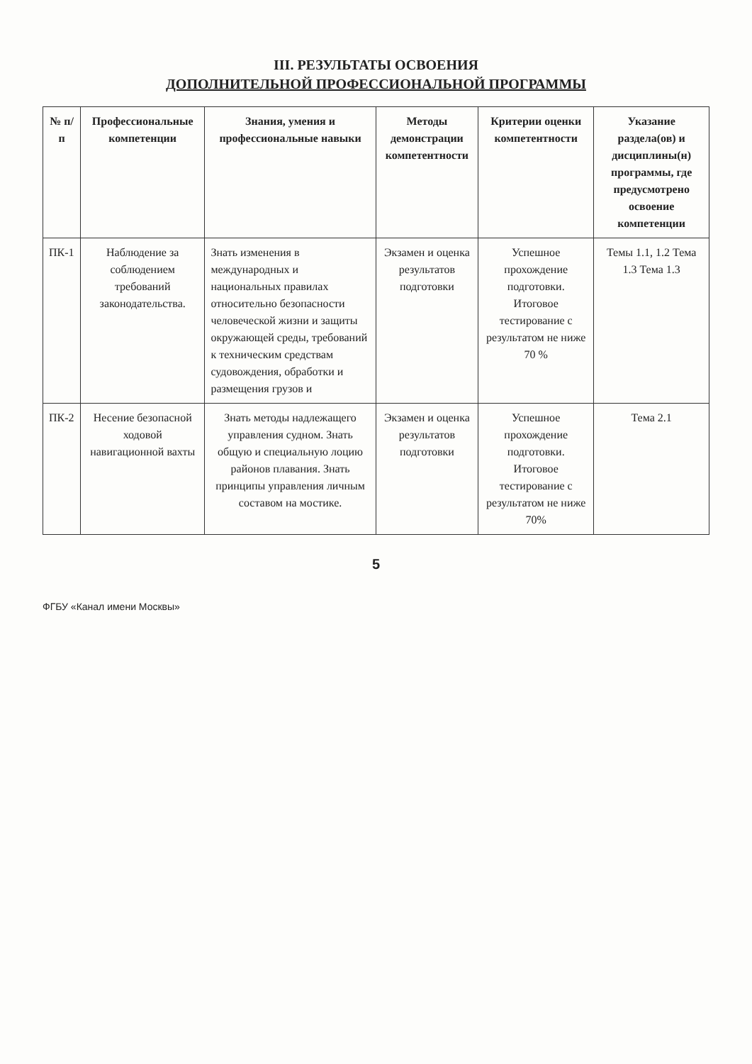III. РЕЗУЛЬТАТЫ ОСВОЕНИЯ
ДОПОЛНИТЕЛЬНОЙ ПРОФЕССИОНАЛЬНОЙ ПРОГРАММЫ
| № п/п | Профессиональные компетенции | Знания, умения и профессиональные навыки | Методы демонстрации компетентности | Критерии оценки компетентности | Указание раздела(ов) и дисциплины(н) программы, где предусмотрено освоение компетенции |
| --- | --- | --- | --- | --- | --- |
| ПК-1 | Наблюдение за соблюдением требований законодательства. | Знать изменения в международных и национальных правилах относительно безопасности человеческой жизни и защиты окружающей среды, требований к техническим средствам судовождения, обработки и размещения грузов и | Экзамен и оценка результатов подготовки | Успешное прохождение подготовки. Итоговое тестирование с результатом не ниже 70 % | Темы 1.1, 1.2 Тема 1.3 Тема 1.3 |
| ПК-2 | Несение безопасной ходовой навигационной вахты | Знать методы надлежащего управления судном. Знать общую и специальную лоцию районов плавания. Знать принципы управления личным составом на мостике. | Экзамен и оценка результатов подготовки | Успешное прохождение подготовки. Итоговое тестирование с результатом не ниже 70% | Тема 2.1 |
5
ФГБУ «Канал имени Москвы»